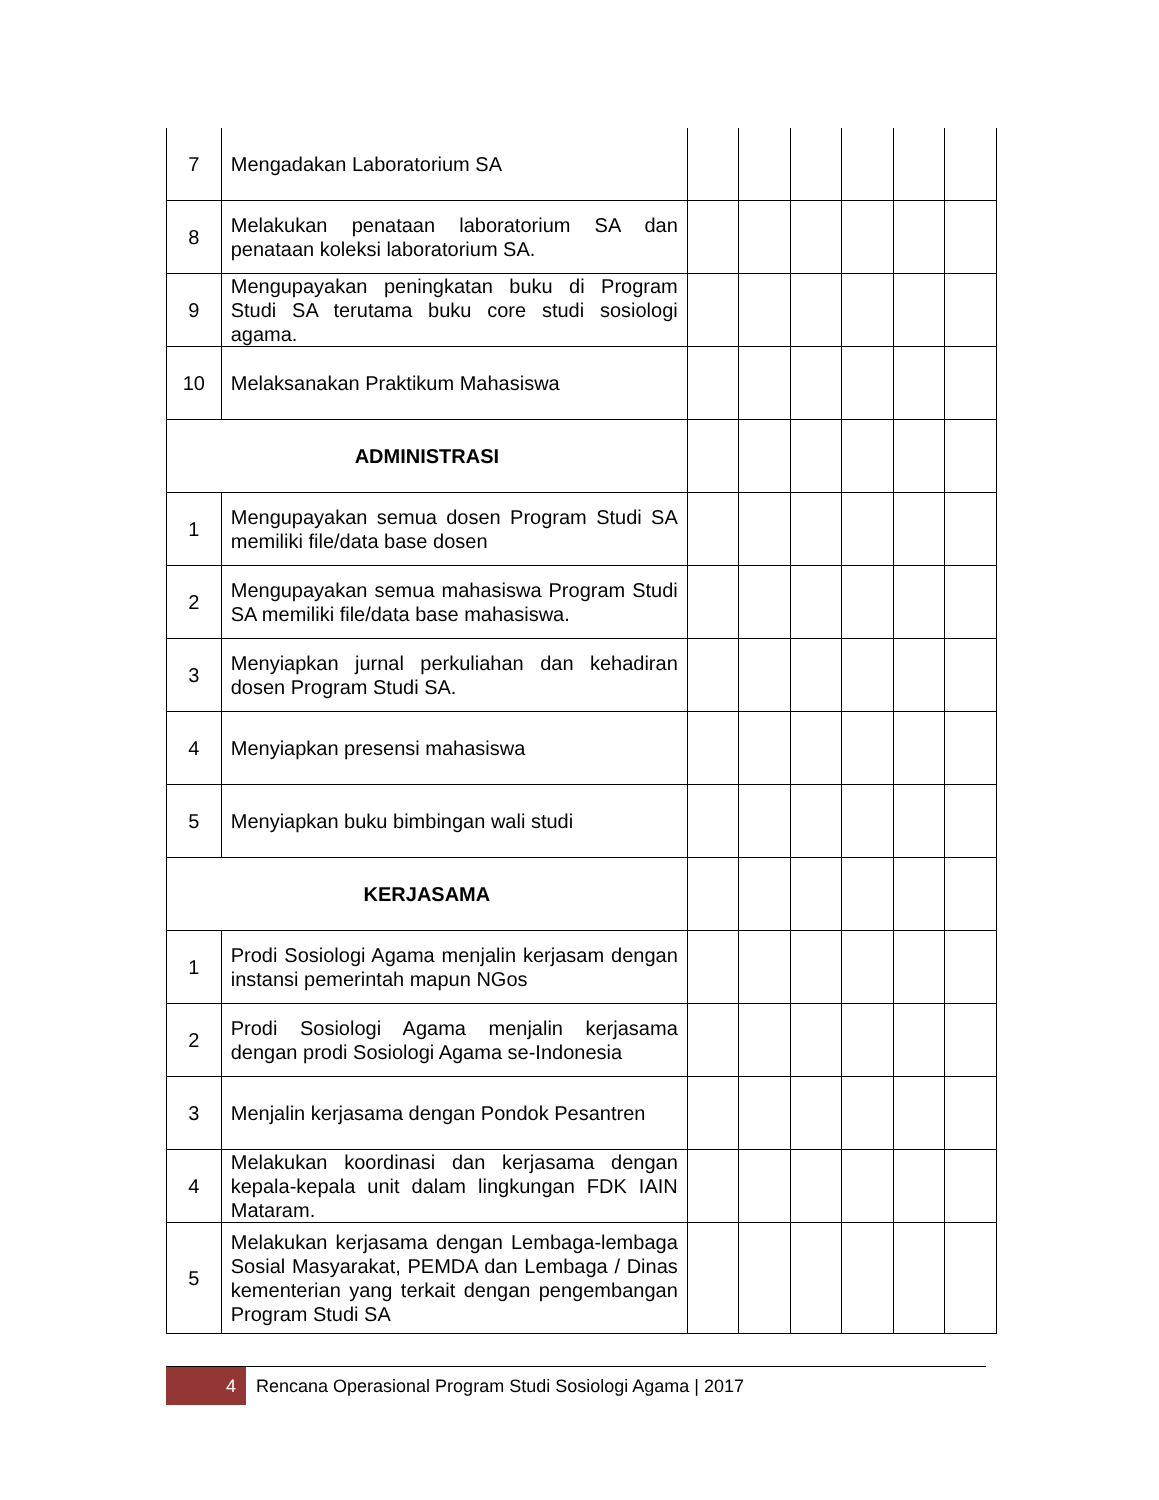| 7 | Mengadakan Laboratorium SA | | | | | | |
| 8 | Melakukan penataan laboratorium SA dan penataan koleksi laboratorium SA. | | | | | | |
| 9 | Mengupayakan peningkatan buku di Program Studi SA terutama buku core studi sosiologi agama. | | | | | | |
| 10 | Melaksanakan Praktikum Mahasiswa | | | | | | |
| ADMINISTRASI | | | | | | | |
| 1 | Mengupayakan semua dosen Program Studi SA memiliki file/data base dosen | | | | | | |
| 2 | Mengupayakan semua mahasiswa Program Studi SA memiliki file/data base mahasiswa. | | | | | | |
| 3 | Menyiapkan jurnal perkuliahan dan kehadiran dosen Program Studi SA. | | | | | | |
| 4 | Menyiapkan presensi mahasiswa | | | | | | |
| 5 | Menyiapkan buku bimbingan wali studi | | | | | | |
| KERJASAMA | | | | | | | |
| 1 | Prodi Sosiologi Agama menjalin kerjasam dengan instansi pemerintah mapun NGos | | | | | | |
| 2 | Prodi Sosiologi Agama menjalin kerjasama dengan prodi Sosiologi Agama se-Indonesia | | | | | | |
| 3 | Menjalin kerjasama dengan Pondok Pesantren | | | | | | |
| 4 | Melakukan koordinasi dan kerjasama dengan kepala-kepala unit dalam lingkungan FDK IAIN Mataram. | | | | | | |
| 5 | Melakukan kerjasama dengan Lembaga-lembaga Sosial Masyarakat, PEMDA dan Lembaga / Dinas kementerian yang terkait dengan pengembangan Program Studi SA | | | | | | |
4
Rencana Operasional Program Studi Sosiologi Agama | 2017